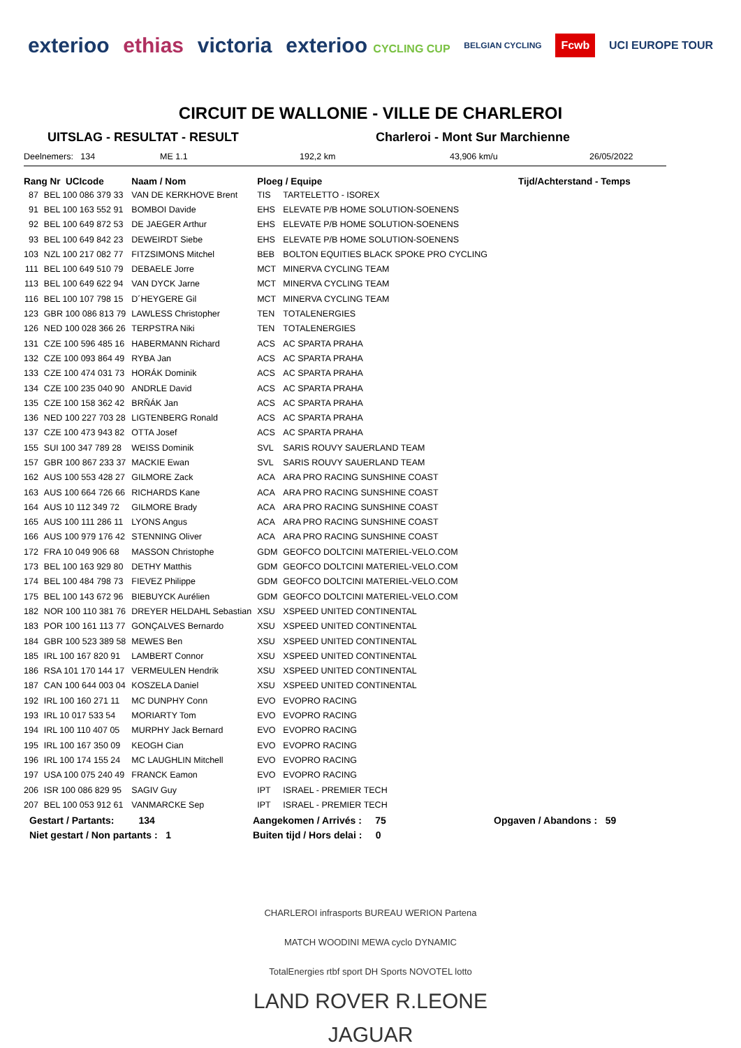exterioo ethias victoria exterioo CYCLING CUP BELGIAN CYCLING Fcwb UCI EUROPE TOUR
CIRCUIT DE WALLONIE - VILLE DE CHARLEROI
UITSLAG - RESULTAT - RESULT Charleroi - Mont Sur Marchienne
Deelnemers: 134 ME 1.1 192,2 km 43,906 km/u 26/05/2022
| Rang Nr UCIcode | | Naam / Nom | Ploeg / Equipe | | Tijd/Achterstand - Temps |
| --- | --- | --- | --- | --- | --- |
| 87 | BEL 100 086 379 33 | VAN DE KERKHOVE Brent | TIS | TARTELETTO - ISOREX | |
| 91 | BEL 100 163 552 91 | BOMBOI Davide | EHS | ELEVATE P/B HOME SOLUTION-SOENENS | |
| 92 | BEL 100 649 872 53 | DE JAEGER Arthur | EHS | ELEVATE P/B HOME SOLUTION-SOENENS | |
| 93 | BEL 100 649 842 23 | DEWEIRDT Siebe | EHS | ELEVATE P/B HOME SOLUTION-SOENENS | |
| 103 | NZL 100 217 082 77 | FITZSIMONS Mitchel | BEB | BOLTON EQUITIES BLACK SPOKE PRO CYCLING | |
| 111 | BEL 100 649 510 79 | DEBAELE Jorre | MCT | MINERVA CYCLING TEAM | |
| 113 | BEL 100 649 622 94 | VAN DYCK Jarne | MCT | MINERVA CYCLING TEAM | |
| 116 | BEL 100 107 798 15 | D´HEYGERE Gil | MCT | MINERVA CYCLING TEAM | |
| 123 | GBR 100 086 813 79 | LAWLESS Christopher | TEN | TOTALENERGIES | |
| 126 | NED 100 028 366 26 | TERPSTRA Niki | TEN | TOTALENERGIES | |
| 131 | CZE 100 596 485 16 | HABERMANN Richard | ACS | AC SPARTA PRAHA | |
| 132 | CZE 100 093 864 49 | RYBA Jan | ACS | AC SPARTA PRAHA | |
| 133 | CZE 100 474 031 73 | HORÁK Dominik | ACS | AC SPARTA PRAHA | |
| 134 | CZE 100 235 040 90 | ANDRLE David | ACS | AC SPARTA PRAHA | |
| 135 | CZE 100 158 362 42 | BRŇÁK Jan | ACS | AC SPARTA PRAHA | |
| 136 | NED 100 227 703 28 | LIGTENBERG Ronald | ACS | AC SPARTA PRAHA | |
| 137 | CZE 100 473 943 82 | OTTA Josef | ACS | AC SPARTA PRAHA | |
| 155 | SUI 100 347 789 28 | WEISS Dominik | SVL | SARIS ROUVY SAUERLAND TEAM | |
| 157 | GBR 100 867 233 37 | MACKIE Ewan | SVL | SARIS ROUVY SAUERLAND TEAM | |
| 162 | AUS 100 553 428 27 | GILMORE Zack | ACA | ARA PRO RACING SUNSHINE COAST | |
| 163 | AUS 100 664 726 66 | RICHARDS Kane | ACA | ARA PRO RACING SUNSHINE COAST | |
| 164 | AUS 10 112 349 72 | GILMORE Brady | ACA | ARA PRO RACING SUNSHINE COAST | |
| 165 | AUS 100 111 286 11 | LYONS Angus | ACA | ARA PRO RACING SUNSHINE COAST | |
| 166 | AUS 100 979 176 42 | STENNING Oliver | ACA | ARA PRO RACING SUNSHINE COAST | |
| 172 | FRA 10 049 906 68 | MASSON Christophe | GDM | GEOFCO DOLTCINI MATERIEL-VELO.COM | |
| 173 | BEL 100 163 929 80 | DETHY Matthis | GDM | GEOFCO DOLTCINI MATERIEL-VELO.COM | |
| 174 | BEL 100 484 798 73 | FIEVEZ Philippe | GDM | GEOFCO DOLTCINI MATERIEL-VELO.COM | |
| 175 | BEL 100 143 672 96 | BIEBUYCK Aurélien | GDM | GEOFCO DOLTCINI MATERIEL-VELO.COM | |
| 182 | NOR 100 110 381 76 | DREYER HELDAHL Sebastian | XSU | XSPEED UNITED CONTINENTAL | |
| 183 | POR 100 161 113 77 | GONÇALVES Bernardo | XSU | XSPEED UNITED CONTINENTAL | |
| 184 | GBR 100 523 389 58 | MEWES Ben | XSU | XSPEED UNITED CONTINENTAL | |
| 185 | IRL 100 167 820 91 | LAMBERT Connor | XSU | XSPEED UNITED CONTINENTAL | |
| 186 | RSA 101 170 144 17 | VERMEULEN Hendrik | XSU | XSPEED UNITED CONTINENTAL | |
| 187 | CAN 100 644 003 04 | KOSZELA Daniel | XSU | XSPEED UNITED CONTINENTAL | |
| 192 | IRL 100 160 271 11 | MC DUNPHY Conn | EVO | EVOPRO RACING | |
| 193 | IRL 10 017 533 54 | MORIARTY Tom | EVO | EVOPRO RACING | |
| 194 | IRL 100 110 407 05 | MURPHY Jack Bernard | EVO | EVOPRO RACING | |
| 195 | IRL 100 167 350 09 | KEOGH Cian | EVO | EVOPRO RACING | |
| 196 | IRL 100 174 155 24 | MC LAUGHLIN Mitchell | EVO | EVOPRO RACING | |
| 197 | USA 100 075 240 49 | FRANCK Eamon | EVO | EVOPRO RACING | |
| 206 | ISR 100 086 829 95 | SAGIV Guy | IPT | ISRAEL - PREMIER TECH | |
| 207 | BEL 100 053 912 61 | VANMARCKE Sep | IPT | ISRAEL - PREMIER TECH | |
Gestart / Partants: 134 Aangekomen / Arrivés : 75 Opgaven / Abandons : 59
Niet gestart / Non partants : 1 Buiten tijd / Hors delai : 0
CHARLEROI infrasports BUREAU WERION Partena
MATCH WOODINI MEWA cyclo DYNAMIC
TotalEnergies rtbf sport DH Sports NOVOTEL lotto
LAND ROVER R.LEONE JAGUAR